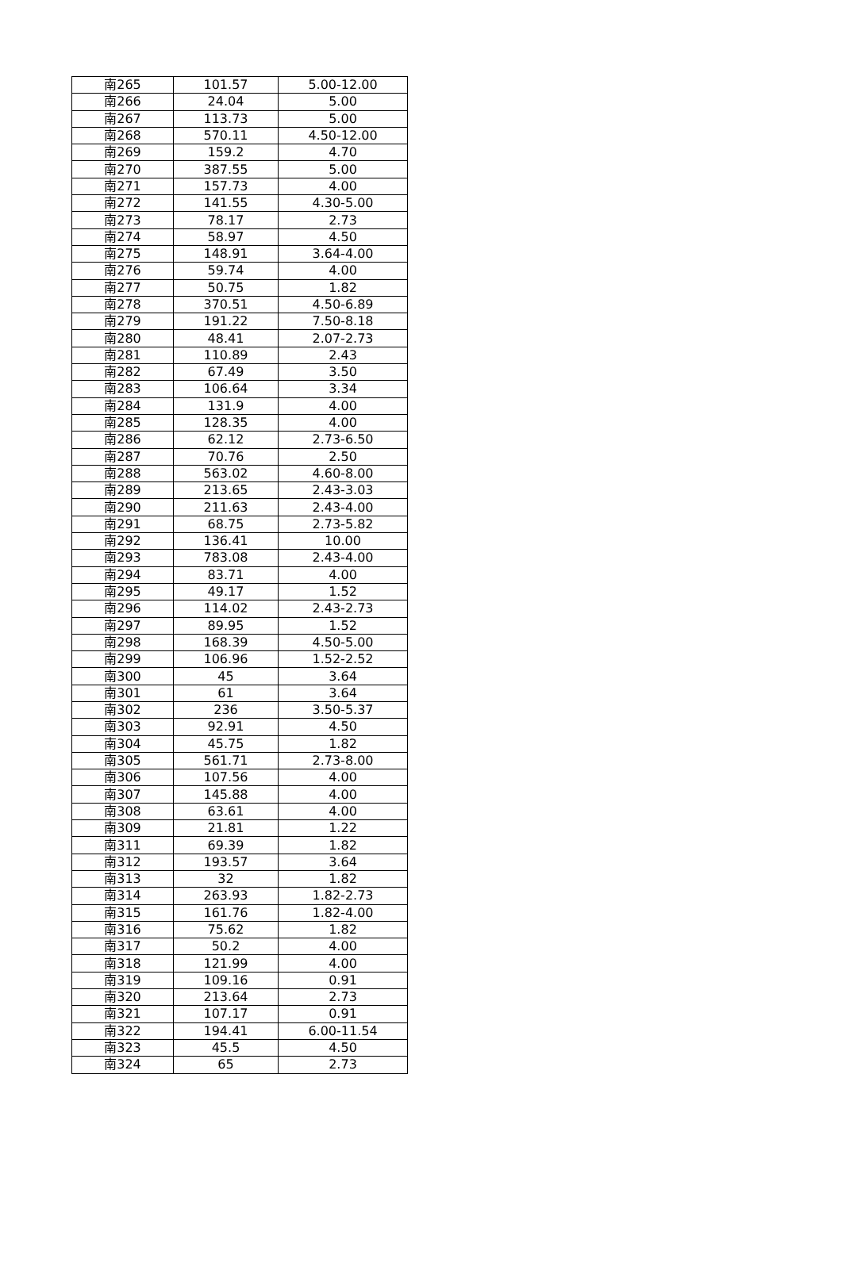| 南265 | 101.57 | 5.00-12.00 |
| 南266 | 24.04 | 5.00 |
| 南267 | 113.73 | 5.00 |
| 南268 | 570.11 | 4.50-12.00 |
| 南269 | 159.2 | 4.70 |
| 南270 | 387.55 | 5.00 |
| 南271 | 157.73 | 4.00 |
| 南272 | 141.55 | 4.30-5.00 |
| 南273 | 78.17 | 2.73 |
| 南274 | 58.97 | 4.50 |
| 南275 | 148.91 | 3.64-4.00 |
| 南276 | 59.74 | 4.00 |
| 南277 | 50.75 | 1.82 |
| 南278 | 370.51 | 4.50-6.89 |
| 南279 | 191.22 | 7.50-8.18 |
| 南280 | 48.41 | 2.07-2.73 |
| 南281 | 110.89 | 2.43 |
| 南282 | 67.49 | 3.50 |
| 南283 | 106.64 | 3.34 |
| 南284 | 131.9 | 4.00 |
| 南285 | 128.35 | 4.00 |
| 南286 | 62.12 | 2.73-6.50 |
| 南287 | 70.76 | 2.50 |
| 南288 | 563.02 | 4.60-8.00 |
| 南289 | 213.65 | 2.43-3.03 |
| 南290 | 211.63 | 2.43-4.00 |
| 南291 | 68.75 | 2.73-5.82 |
| 南292 | 136.41 | 10.00 |
| 南293 | 783.08 | 2.43-4.00 |
| 南294 | 83.71 | 4.00 |
| 南295 | 49.17 | 1.52 |
| 南296 | 114.02 | 2.43-2.73 |
| 南297 | 89.95 | 1.52 |
| 南298 | 168.39 | 4.50-5.00 |
| 南299 | 106.96 | 1.52-2.52 |
| 南300 | 45 | 3.64 |
| 南301 | 61 | 3.64 |
| 南302 | 236 | 3.50-5.37 |
| 南303 | 92.91 | 4.50 |
| 南304 | 45.75 | 1.82 |
| 南305 | 561.71 | 2.73-8.00 |
| 南306 | 107.56 | 4.00 |
| 南307 | 145.88 | 4.00 |
| 南308 | 63.61 | 4.00 |
| 南309 | 21.81 | 1.22 |
| 南311 | 69.39 | 1.82 |
| 南312 | 193.57 | 3.64 |
| 南313 | 32 | 1.82 |
| 南314 | 263.93 | 1.82-2.73 |
| 南315 | 161.76 | 1.82-4.00 |
| 南316 | 75.62 | 1.82 |
| 南317 | 50.2 | 4.00 |
| 南318 | 121.99 | 4.00 |
| 南319 | 109.16 | 0.91 |
| 南320 | 213.64 | 2.73 |
| 南321 | 107.17 | 0.91 |
| 南322 | 194.41 | 6.00-11.54 |
| 南323 | 45.5 | 4.50 |
| 南324 | 65 | 2.73 |